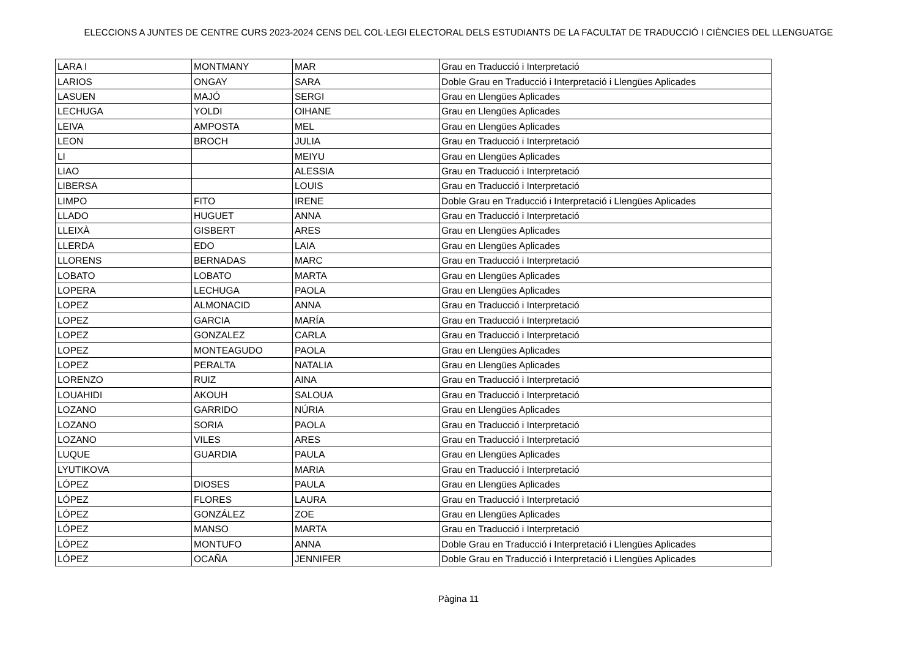ELECCIONS A JUNTES DE CENTRE CURS 2023-2024 CENS DEL COL·LEGI ELECTORAL DELS ESTUDIANTS DE LA FACULTAT DE TRADUCCIÓ I CIÈNCIES DEL LLENGUATGE
| LARA I | MONTMANY | MAR | Grau en Traducció i Interpretació |
| LARIOS | ONGAY | SARA | Doble Grau en Traducció i Interpretació i Llengües Aplicades |
| LASUEN | MAJÓ | SERGI | Grau en Llengües Aplicades |
| LECHUGA | YOLDI | OIHANE | Grau en Llengües Aplicades |
| LEIVA | AMPOSTA | MEL | Grau en Llengües Aplicades |
| LEON | BROCH | JULIA | Grau en Traducció i Interpretació |
| LI | | MEIYU | Grau en Llengües Aplicades |
| LIAO | | ALESSIA | Grau en Traducció i Interpretació |
| LIBERSA | | LOUIS | Grau en Traducció i Interpretació |
| LIMPO | FITO | IRENE | Doble Grau en Traducció i Interpretació i Llengües Aplicades |
| LLADO | HUGUET | ANNA | Grau en Traducció i Interpretació |
| LLEIXÀ | GISBERT | ARES | Grau en Llengües Aplicades |
| LLERDA | EDO | LAIA | Grau en Llengües Aplicades |
| LLORENS | BERNADAS | MARC | Grau en Traducció i Interpretació |
| LOBATO | LOBATO | MARTA | Grau en Llengües Aplicades |
| LOPERA | LECHUGA | PAOLA | Grau en Llengües Aplicades |
| LOPEZ | ALMONACID | ANNA | Grau en Traducció i Interpretació |
| LOPEZ | GARCIA | MARÍA | Grau en Traducció i Interpretació |
| LOPEZ | GONZALEZ | CARLA | Grau en Traducció i Interpretació |
| LOPEZ | MONTEAGUDO | PAOLA | Grau en Llengües Aplicades |
| LOPEZ | PERALTA | NATALIA | Grau en Llengües Aplicades |
| LORENZO | RUIZ | AINA | Grau en Traducció i Interpretació |
| LOUAHIDI | AKOUH | SALOUA | Grau en Traducció i Interpretació |
| LOZANO | GARRIDO | NÚRIA | Grau en Llengües Aplicades |
| LOZANO | SORIA | PAOLA | Grau en Traducció i Interpretació |
| LOZANO | VILES | ARES | Grau en Traducció i Interpretació |
| LUQUE | GUARDIA | PAULA | Grau en Llengües Aplicades |
| LYUTIKOVA | | MARIA | Grau en Traducció i Interpretació |
| LÓPEZ | DIOSES | PAULA | Grau en Llengües Aplicades |
| LÓPEZ | FLORES | LAURA | Grau en Traducció i Interpretació |
| LÓPEZ | GONZÁLEZ | ZOE | Grau en Llengües Aplicades |
| LÓPEZ | MANSO | MARTA | Grau en Traducció i Interpretació |
| LÓPEZ | MONTUFO | ANNA | Doble Grau en Traducció i Interpretació i Llengües Aplicades |
| LÓPEZ | OCAÑA | JENNIFER | Doble Grau en Traducció i Interpretació i Llengües Aplicades |
Pàgina 11